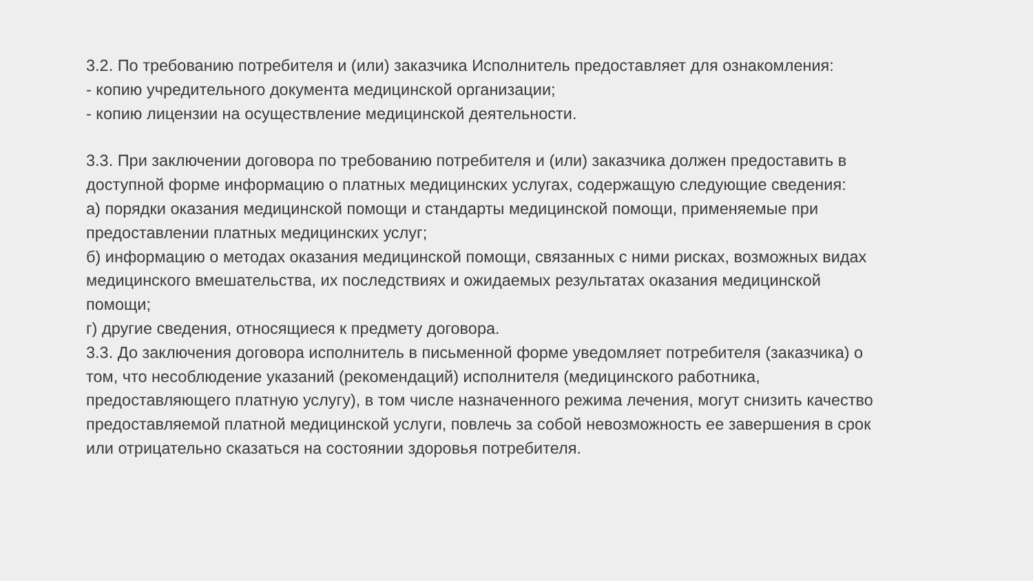3.2. По требованию потребителя и (или) заказчика Исполнитель предоставляет для ознакомления:
- копию учредительного документа медицинской организации;
- копию лицензии на осуществление медицинской деятельности.
3.3. При заключении договора по требованию потребителя и (или) заказчика должен предоставить в доступной форме информацию о платных медицинских услугах, содержащую следующие сведения:
а) порядки оказания медицинской помощи и стандарты медицинской помощи, применяемые при предоставлении платных медицинских услуг;
б) информацию о методах оказания медицинской помощи, связанных с ними рисках, возможных видах медицинского вмешательства, их последствиях и ожидаемых результатах оказания медицинской помощи;
г) другие сведения, относящиеся к предмету договора.
3.3. До заключения договора исполнитель в письменной форме уведомляет потребителя (заказчика) о том, что несоблюдение указаний (рекомендаций) исполнителя (медицинского работника, предоставляющего платную услугу), в том числе назначенного режима лечения, могут снизить качество предоставляемой платной медицинской услуги, повлечь за собой невозможность ее завершения в срок или отрицательно сказаться на состоянии здоровья потребителя.